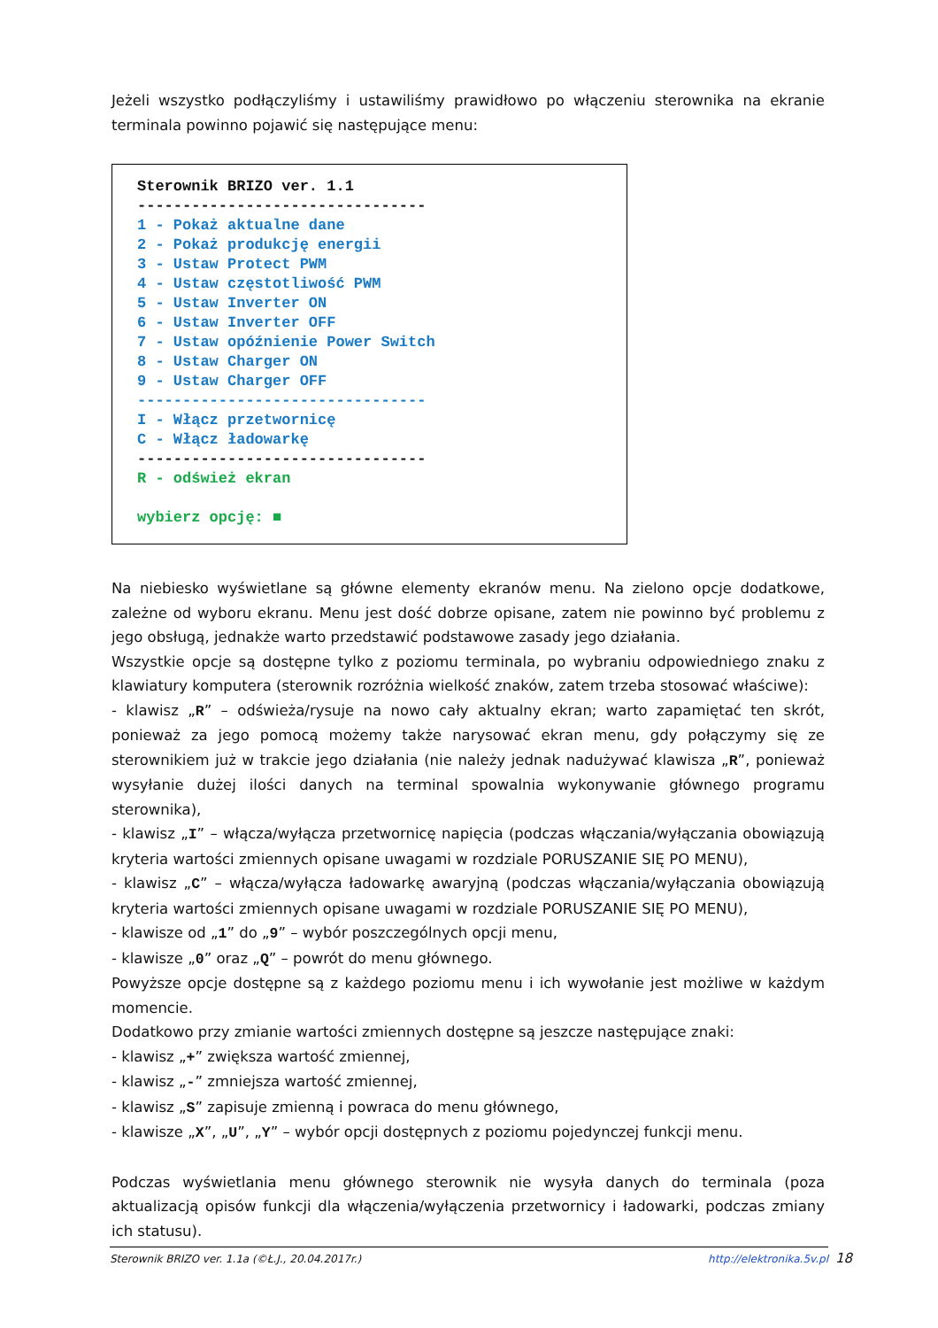Jeżeli wszystko podłączyliśmy i ustawiliśmy prawidłowo po włączeniu sterownika na ekranie terminala powinno pojawić się następujące menu:
Sterownik BRIZO ver. 1.1 -------------------------------- 1 - Pokaż aktualne dane 2 - Pokaż produkcję energii 3 - Ustaw Protect PWM 4 - Ustaw częstotliwość PWM 5 - Ustaw Inverter ON 6 - Ustaw Inverter OFF 7 - Ustaw opóźnienie Power Switch 8 - Ustaw Charger ON 9 - Ustaw Charger OFF -------------------------------- I - Włącz przetwornicę C - Włącz ładowarkę -------------------------------- R - odśwież ekran wybierz opcję: ■
Na niebiesko wyświetlane są główne elementy ekranów menu. Na zielono opcje dodatkowe, zależne od wyboru ekranu. Menu jest dość dobrze opisane, zatem nie powinno być problemu z jego obsługą, jednakże warto przedstawić podstawowe zasady jego działania.
Wszystkie opcje są dostępne tylko z poziomu terminala, po wybraniu odpowiedniego znaku z klawiatury komputera (sterownik rozróżnia wielkość znaków, zatem trzeba stosować właściwe):
- klawisz „R” – odświeża/rysuje na nowo cały aktualny ekran; warto zapamiętać ten skrót, ponieważ za jego pomocą możemy także narysować ekran menu, gdy połączymy się ze sterownikiem już w trakcie jego działania (nie należy jednak nadużywać klawisza „R”, ponieważ wysyłanie dużej ilości danych na terminal spowalnia wykonywanie głównego programu sterownika),
- klawisz „I” – włącza/wyłącza przetwornicę napięcia (podczas włączania/wyłączania obowiązują kryteria wartości zmiennych opisane uwagami w rozdziale PORUSZANIE SIĘ PO MENU),
- klawisz „C” – włącza/wyłącza ładowarkę awaryjną (podczas włączania/wyłączania obowiązują kryteria wartości zmiennych opisane uwagami w rozdziale PORUSZANIE SIĘ PO MENU),
- klawisze od „1” do „9” – wybór poszczególnych opcji menu,
- klawisze „0” oraz „Q” – powrót do menu głównego.
Powyższe opcje dostępne są z każdego poziomu menu i ich wywołanie jest możliwe w każdym momencie.
Dodatkowo przy zmianie wartości zmiennych dostępne są jeszcze następujące znaki:
- klawisz „+” zwiększa wartość zmiennej,
- klawisz „-” zmniejsza wartość zmiennej,
- klawisz „S” zapisuje zmienną i powraca do menu głównego,
- klawisze „X”, „U”, „Y” – wybór opcji dostępnych z poziomu pojedynczej funkcji menu.
Podczas wyświetlania menu głównego sterownik nie wysyła danych do terminala (poza aktualizacją opisów funkcji dla włączenia/wyłączenia przetwornicy i ładowarki, podczas zmiany ich statusu).
Sterownik BRIZO ver. 1.1a (©Ł.J., 20.04.2017r.) http://elektronika.5v.pl 18